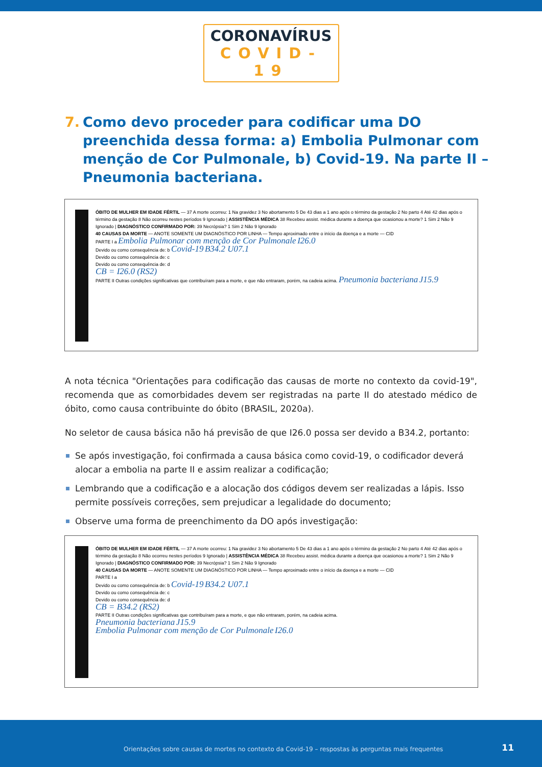CORONAVÍRUS
COVID-19
7. Como devo proceder para codificar uma DO preenchida dessa forma: a) Embolia Pulmonar com menção de Cor Pulmonale, b) Covid-19. Na parte II – Pneumonia bacteriana.
ÓBITO DE MULHER EM IDADE FÉRTIL — 37 A morte ocorreu: 1 Na gravidez 3 No abortamento 5 De 43 dias a 1 ano após o término da gestação 2 No parto 4 Até 42 dias após o término da gestação 8 Não ocorreu nestes períodos 9 Ignorado | ASSISTÊNCIA MÉDICA 38 Recebeu assist. médica durante a doença que ocasionou a morte? 1 Sim 2 Não 9 Ignorado | DIAGNÓSTICO CONFIRMADO POR: 39 Necrópsia? 1 Sim 2 Não 9 Ignorado
40 CAUSAS DA MORTE — ANOTE SOMENTE UM DIAGNÓSTICO POR LINHA — Tempo aproximado entre o início da doença e a morte — CID
PARTE I a Embolia Pulmonar com menção de Cor Pulmonale I26.0
Devido ou como consequência de: b Covid-19 B34.2 U07.1
Devido ou como consequência de: c
Devido ou como consequência de: d
CB = I26.0 (RS2)
PARTE II Outras condições significativas que contribuíram para a morte, e que não entraram, porém, na cadeia acima. Pneumonia bacteriana J15.9
A nota técnica "Orientações para codificação das causas de morte no contexto da covid-19", recomenda que as comorbidades devem ser registradas na parte II do atestado médico de óbito, como causa contribuinte do óbito (BRASIL, 2020a).
No seletor de causa básica não há previsão de que I26.0 possa ser devido a B34.2, portanto:
Se após investigação, foi confirmada a causa básica como covid-19, o codificador deverá alocar a embolia na parte II e assim realizar a codificação;
Lembrando que a codificação e a alocação dos códigos devem ser realizadas a lápis. Isso permite possíveis correções, sem prejudicar a legalidade do documento;
Observe uma forma de preenchimento da DO após investigação:
ÓBITO DE MULHER EM IDADE FÉRTIL — 37 A morte ocorreu: 1 Na gravidez 3 No abortamento 5 De 43 dias a 1 ano após o término da gestação 2 No parto 4 Até 42 dias após o término da gestação 8 Não ocorreu nestes períodos 9 Ignorado | ASSISTÊNCIA MÉDICA 38 Recebeu assist. médica durante a doença que ocasionou a morte? 1 Sim 2 Não 9 Ignorado | DIAGNÓSTICO CONFIRMADO POR: 39 Necrópsia? 1 Sim 2 Não 9 Ignorado
40 CAUSAS DA MORTE — ANOTE SOMENTE UM DIAGNÓSTICO POR LINHA — Tempo aproximado entre o início da doença e a morte — CID
PARTE I a
Devido ou como consequência de: b Covid-19 B34.2 U07.1
Devido ou como consequência de: c
Devido ou como consequência de: d
CB = B34.2 (RS2)
PARTE II Outras condições significativas que contribuíram para a morte, e que não entraram, porém, na cadeia acima.
Pneumonia bacteriana J15.9
Embolia Pulmonar com menção de Cor Pulmonale I26.0
Orientações sobre causas de mortes no contexto da Covid-19 – respostas às perguntas mais frequentes 11